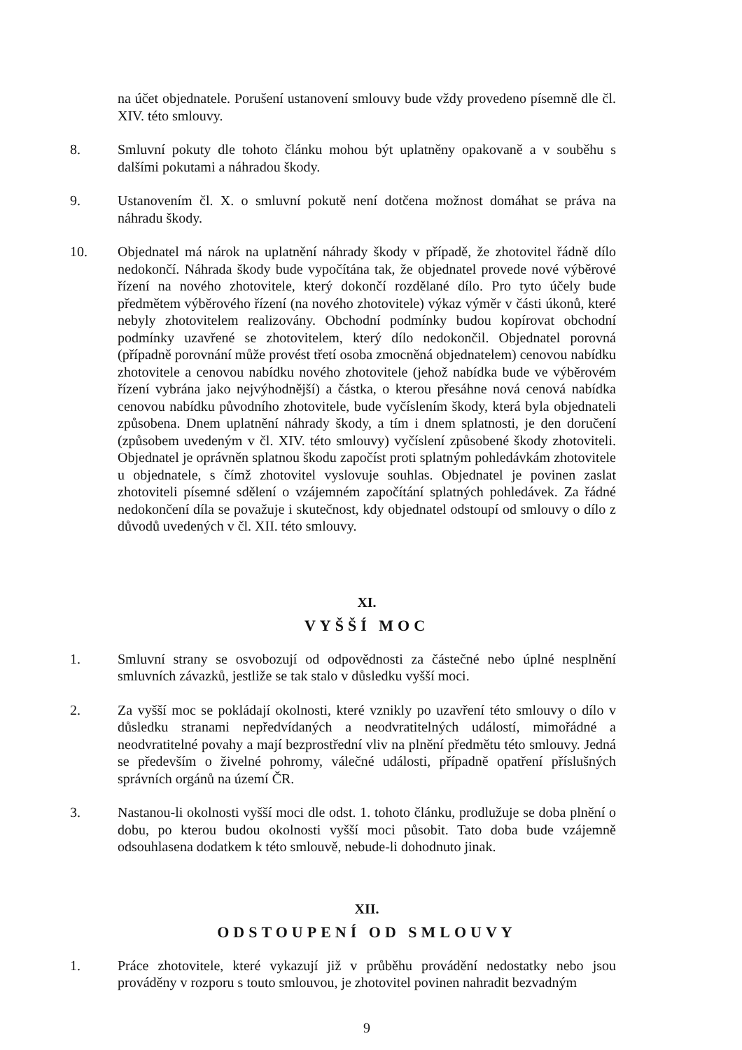na účet objednatele. Porušení ustanovení smlouvy bude vždy provedeno písemně dle čl. XIV. této smlouvy.
8. Smluvní pokuty dle tohoto článku mohou být uplatněny opakovaně a v souběhu s dalšími pokutami a náhradou škody.
9. Ustanovením čl. X. o smluvní pokutě není dotčena možnost domáhat se práva na náhradu škody.
10. Objednatel má nárok na uplatnění náhrady škody v případě, že zhotovitel řádně dílo nedokončí. Náhrada škody bude vypočítána tak, že objednatel provede nové výběrové řízení na nového zhotovitele, který dokončí rozdělané dílo. Pro tyto účely bude předmětem výběrového řízení (na nového zhotovitele) výkaz výměr v části úkonů, které nebyly zhotovitelem realizovány. Obchodní podmínky budou kopírovat obchodní podmínky uzavřené se zhotovitelem, který dílo nedokončil. Objednatel porovná (případně porovnání může provést třetí osoba zmocněná objednatelem) cenovou nabídku zhotovitele a cenovou nabídku nového zhotovitele (jehož nabídka bude ve výběrovém řízení vybrána jako nejvýhodnější) a částka, o kterou přesáhne nová cenová nabídka cenovou nabídku původního zhotovitele, bude vyčíslením škody, která byla objednateli způsobena. Dnem uplatnění náhrady škody, a tím i dnem splatnosti, je den doručení (způsobem uvedeným v čl. XIV. této smlouvy) vyčíslení způsobené škody zhotoviteli. Objednatel je oprávněn splatnou škodu započíst proti splatným pohledávkám zhotovitele u objednatele, s čímž zhotovitel vyslovuje souhlas. Objednatel je povinen zaslat zhotoviteli písemné sdělení o vzájemném započítání splatných pohledávek. Za řádné nedokončení díla se považuje i skutečnost, kdy objednatel odstoupí od smlouvy o dílo z důvodů uvedených v čl. XII. této smlouvy.
XI.
VYŠŠÍ MOC
1. Smluvní strany se osvobozují od odpovědnosti za částečné nebo úplné nesplnění smluvních závazků, jestliže se tak stalo v důsledku vyšší moci.
2. Za vyšší moc se pokládají okolnosti, které vznikly po uzavření této smlouvy o dílo v důsledku stranami nepředvídaných a neodvratitelných událostí, mimořádné a neodvratitelné povahy a mají bezprostřední vliv na plnění předmětu této smlouvy. Jedná se především o živelné pohromy, válečné události, případně opatření příslušných správních orgánů na území ČR.
3. Nastanou-li okolnosti vyšší moci dle odst. 1. tohoto článku, prodlužuje se doba plnění o dobu, po kterou budou okolnosti vyšší moci působit. Tato doba bude vzájemně odsouhlasena dodatkem k této smlouvě, nebude-li dohodnuto jinak.
XII.
ODSTOUPENÍ OD SMLOUVY
1. Práce zhotovitele, které vykazují již v průběhu provádění nedostatky nebo jsou prováděny v rozporu s touto smlouvou, je zhotovitel povinen nahradit bezvadným
9